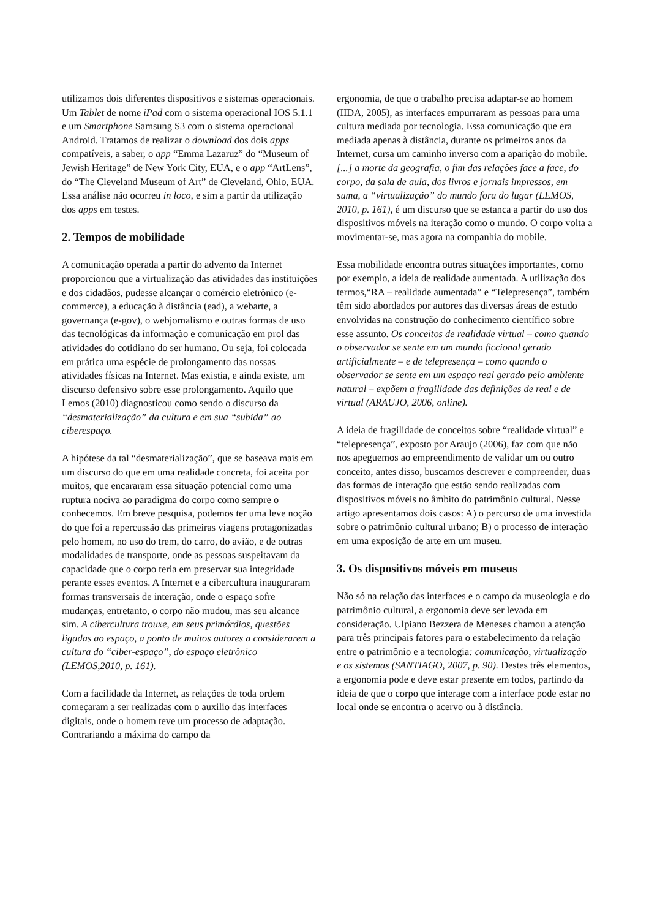utilizamos dois diferentes dispositivos e sistemas operacionais. Um Tablet de nome iPad com o sistema operacional IOS 5.1.1 e um Smartphone Samsung S3 com o sistema operacional Android. Tratamos de realizar o download dos dois apps compatíveis, a saber, o app “Emma Lazaruz” do “Museum of Jewish Heritage” de New York City, EUA, e o app “ArtLens”, do “The Cleveland Museum of Art” de Cleveland, Ohio, EUA. Essa análise não ocorreu in loco, e sim a partir da utilização dos apps em testes.
2. Tempos de mobilidade
A comunicação operada a partir do advento da Internet proporcionou que a virtualização das atividades das instituições e dos cidadãos, pudesse alcançar o comércio eletrônico (e-commerce), a educação à distância (ead), a webarte, a governança (e-gov), o webjornalismo e outras formas de uso das tecnológicas da informação e comunicação em prol das atividades do cotidiano do ser humano. Ou seja, foi colocada em prática uma espécie de prolongamento das nossas atividades físicas na Internet. Mas existia, e ainda existe, um discurso defensivo sobre esse prolongamento. Aquilo que Lemos (2010) diagnosticou como sendo o discurso da “desmaterialização” da cultura e em sua “subida” ao ciberespaço.
A hipótese da tal “desmaterialização”, que se baseava mais em um discurso do que em uma realidade concreta, foi aceita por muitos, que encararam essa situação potencial como uma ruptura nociva ao paradigma do corpo como sempre o conhecemos. Em breve pesquisa, podemos ter uma leve noção do que foi a repercussão das primeiras viagens protagonizadas pelo homem, no uso do trem, do carro, do avião, e de outras modalidades de transporte, onde as pessoas suspeitavam da capacidade que o corpo teria em preservar sua integridade perante esses eventos. A Internet e a cibercultura inauguraram formas transversais de interação, onde o espaço sofre mudanças, entretanto, o corpo não mudou, mas seu alcance sim. A cibercultura trouxe, em seus primórdios, questões ligadas ao espaço, a ponto de muitos autores a considerarem a cultura do “ciber-espaço”, do espaço eletrônico (LEMOS,2010, p. 161).
Com a facilidade da Internet, as relações de toda ordem começaram a ser realizadas com o auxilio das interfaces digitais, onde o homem teve um processo de adaptação. Contrariando a máxima do campo da
ergonomia, de que o trabalho precisa adaptar-se ao homem (IIDA, 2005), as interfaces empurraram as pessoas para uma cultura mediada por tecnologia. Essa comunicação que era mediada apenas à distância, durante os primeiros anos da Internet, cursa um caminho inverso com a aparição do mobile. [...] a morte da geografia, o fim das relações face a face, do corpo, da sala de aula, dos livros e jornais impressos, em suma, a “virtualização” do mundo fora do lugar (LEMOS, 2010, p. 161), é um discurso que se estanca a partir do uso dos dispositivos móveis na iteração como o mundo. O corpo volta a movimentar-se, mas agora na companhia do mobile.
Essa mobilidade encontra outras situações importantes, como por exemplo, a ideia de realidade aumentada. A utilização dos termos,“RA – realidade aumentada” e “Telepresença”, também têm sido abordados por autores das diversas áreas de estudo envolvidas na construção do conhecimento científico sobre esse assunto. Os conceitos de realidade virtual – como quando o observador se sente em um mundo ficcional gerado artificialmente – e de telepresença – como quando o observador se sente em um espaço real gerado pelo ambiente natural – expõem a fragilidade das definições de real e de virtual (ARAUJO, 2006, online).
A ideia de fragilidade de conceitos sobre “realidade virtual” e “telepresença”, exposto por Araujo (2006), faz com que não nos apeguemos ao empreendimento de validar um ou outro conceito, antes disso, buscamos descrever e compreender, duas das formas de interação que estão sendo realizadas com dispositivos móveis no âmbito do patrimônio cultural. Nesse artigo apresentamos dois casos: A) o percurso de uma investida sobre o patrimônio cultural urbano; B) o processo de interação em uma exposição de arte em um museu.
3. Os dispositivos móveis em museus
Não só na relação das interfaces e o campo da museologia e do patrimônio cultural, a ergonomia deve ser levada em consideração. Ulpiano Bezzera de Meneses chamou a atenção para três principais fatores para o estabelecimento da relação entre o patrimônio e a tecnologia: comunicação, virtualização e os sistemas (SANTIAGO, 2007, p. 90). Destes três elementos, a ergonomia pode e deve estar presente em todos, partindo da ideia de que o corpo que interage com a interface pode estar no local onde se encontra o acervo ou à distância.